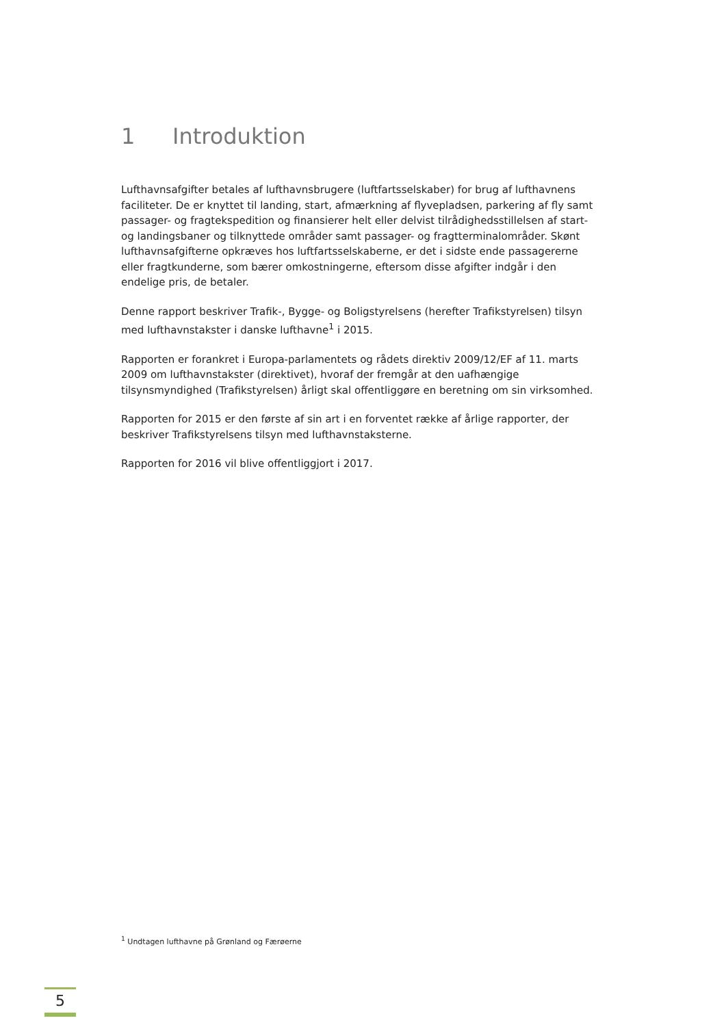1 Introduktion
Lufthavnsafgifter betales af lufthavnsbrugere (luftfartsselskaber) for brug af lufthavnens faciliteter. De er knyttet til landing, start, afmærkning af flyvepladsen, parkering af fly samt passager- og fragtekspedition og finansierer helt eller delvist tilrådighedsstillelsen af start- og landingsbaner og tilknyttede områder samt passager- og fragtterminalområder. Skønt lufthavnsafgifterne opkræves hos luftfartsselskaberne, er det i sidste ende passagererne eller fragtkunderne, som bærer omkostningerne, eftersom disse afgifter indgår i den endelige pris, de betaler.
Denne rapport beskriver Trafik-, Bygge- og Boligstyrelsens (herefter Trafikstyrelsen) tilsyn med lufthavnstakster i danske lufthavne<sup>1</sup> i 2015.
Rapporten er forankret i Europa-parlamentets og rådets direktiv 2009/12/EF af 11. marts 2009 om lufthavnstakster (direktivet), hvoraf der fremgår at den uafhængige tilsynsmyndighed (Trafikstyrelsen) årligt skal offentliggøre en beretning om sin virksomhed.
Rapporten for 2015 er den første af sin art i en forventet række af årlige rapporter, der beskriver Trafikstyrelsens tilsyn med lufthavnstaksterne.
Rapporten for 2016 vil blive offentliggjort i 2017.
<sup>1</sup> Undtagen lufthavne på Grønland og Færøerne
5